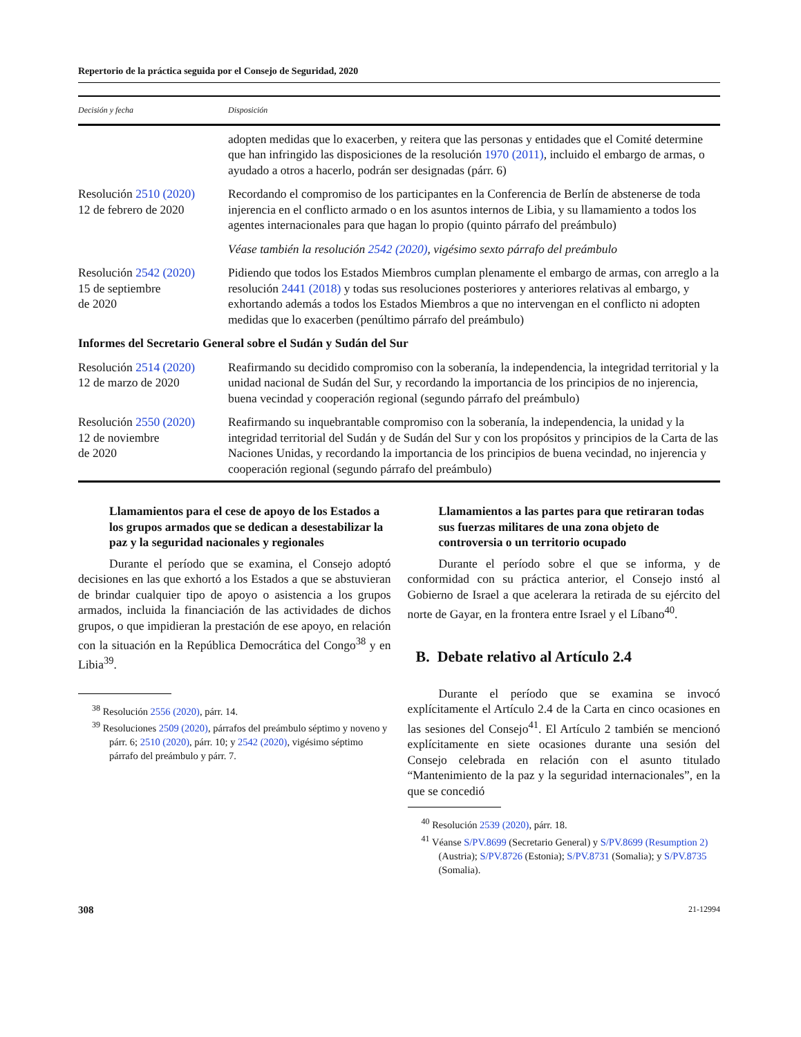Repertorio de la práctica seguida por el Consejo de Seguridad, 2020
| Decisión y fecha | Disposición |
| --- | --- |
| | adopten medidas que lo exacerben, y reitera que las personas y entidades que el Comité determine que han infringido las disposiciones de la resolución 1970 (2011) , incluido el embargo de armas, o ayudado a otros a hacerlo, podrán ser designadas (párr. 6) |
| Resolución 2510 (2020) 12 de febrero de 2020 | Recordando el compromiso de los participantes en la Conferencia de Berlín de abstenerse de toda injerencia en el conflicto armado o en los asuntos internos de Libia, y su llamamiento a todos los agentes internacionales para que hagan lo propio (quinto párrafo del preámbulo) |
| | Véase también la resolución 2542 (2020) , vigésimo sexto párrafo del preámbulo |
| Resolución 2542 (2020) 15 de septiembre de 2020 | Pidiendo que todos los Estados Miembros cumplan plenamente el embargo de armas, con arreglo a la resolución 2441 (2018) y todas sus resoluciones posteriores y anteriores relativas al embargo, y exhortando además a todos los Estados Miembros a que no intervengan en el conflicto ni adopten medidas que lo exacerben (penúltimo párrafo del preámbulo) |
| Informes del Secretario General sobre el Sudán y Sudán del Sur | |
| Resolución 2514 (2020) 12 de marzo de 2020 | Reafirmando su decidido compromiso con la soberanía, la independencia, la integridad territorial y la unidad nacional de Sudán del Sur, y recordando la importancia de los principios de no injerencia, buena vecindad y cooperación regional (segundo párrafo del preámbulo) |
| Resolución 2550 (2020) 12 de noviembre de 2020 | Reafirmando su inquebrantable compromiso con la soberanía, la independencia, la unidad y la integridad territorial del Sudán y de Sudán del Sur y con los propósitos y principios de la Carta de las Naciones Unidas, y recordando la importancia de los principios de buena vecindad, no injerencia y cooperación regional (segundo párrafo del preámbulo) |
Llamamientos para el cese de apoyo de los Estados a los grupos armados que se dedican a desestabilizar la paz y la seguridad nacionales y regionales
Durante el período que se examina, el Consejo adoptó decisiones en las que exhortó a los Estados a que se abstuvieran de brindar cualquier tipo de apoyo o asistencia a los grupos armados, incluida la financiación de las actividades de dichos grupos, o que impidieran la prestación de ese apoyo, en relación con la situación en la República Democrática del Congo<sup>38</sup> y en Libia<sup>39</sup>.
<sup>38</sup> Resolución 2556 (2020), párr. 14.
<sup>39</sup> Resoluciones 2509 (2020), párrafos del preámbulo séptimo y noveno y párr. 6; 2510 (2020), párr. 10; y 2542 (2020), vigésimo séptimo párrafo del preámbulo y párr. 7.
Llamamientos a las partes para que retiraran todas sus fuerzas militares de una zona objeto de controversia o un territorio ocupado
Durante el período sobre el que se informa, y de conformidad con su práctica anterior, el Consejo instó al Gobierno de Israel a que acelerara la retirada de su ejército del norte de Gayar, en la frontera entre Israel y el Líbano<sup>40</sup>.
B. Debate relativo al Artículo 2.4
Durante el período que se examina se invocó explícitamente el Artículo 2.4 de la Carta en cinco ocasiones en las sesiones del Consejo<sup>41</sup>. El Artículo 2 también se mencionó explícitamente en siete ocasiones durante una sesión del Consejo celebrada en relación con el asunto titulado “Mantenimiento de la paz y la seguridad internacionales”, en la que se concedió
<sup>40</sup> Resolución 2539 (2020), párr. 18.
<sup>41</sup> Véanse S/PV.8699 (Secretario General) y S/PV.8699 (Resumption 2) (Austria); S/PV.8726 (Estonia); S/PV.8731 (Somalia); y S/PV.8735 (Somalia).
308 21-12994